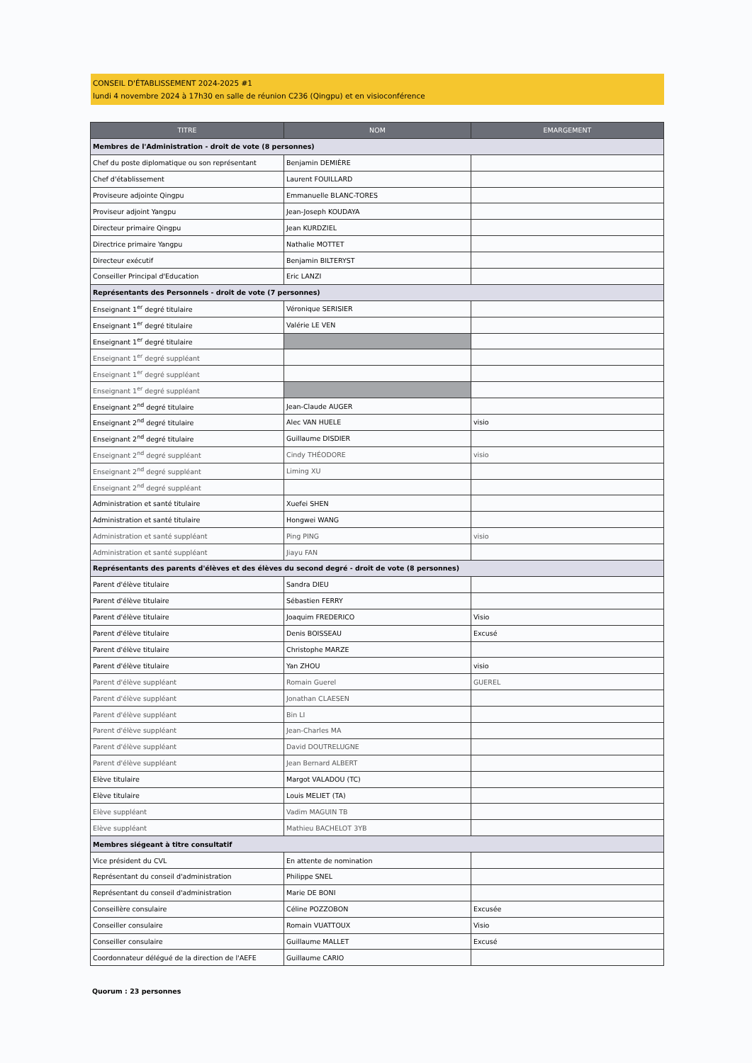CONSEIL D'ÉTABLISSEMENT 2024-2025 #1
lundi 4 novembre 2024 à 17h30 en salle de réunion C236 (Qingpu) et en visioconférence
| TITRE | NOM | EMARGEMENT |
| --- | --- | --- |
| Membres de l'Administration - droit de vote (8 personnes) | | |
| Chef du poste diplomatique ou son représentant | Benjamin DEMIÈRE | |
| Chef d'établissement | Laurent FOUILLARD | |
| Proviseure adjointe Qingpu | Emmanuelle BLANC-TORES | |
| Proviseur adjoint Yangpu | Jean-Joseph KOUDAYA | |
| Directeur primaire Qingpu | Jean KURDZIEL | |
| Directrice primaire Yangpu | Nathalie MOTTET | |
| Directeur exécutif | Benjamin BILTERYST | |
| Conseiller Principal d'Education | Eric LANZI | |
| Représentants des Personnels - droit de vote (7 personnes) | | |
| Enseignant 1<sup>er</sup> degré titulaire | Véronique SERISIER | |
| Enseignant 1<sup>er</sup> degré titulaire | Valérie LE VEN | |
| Enseignant 1<sup>er</sup> degré titulaire | | |
| Enseignant 1<sup>er</sup> degré suppléant | | |
| Enseignant 1<sup>er</sup> degré suppléant | | |
| Enseignant 1<sup>er</sup> degré suppléant | | |
| Enseignant 2<sup>nd</sup> degré titulaire | Jean-Claude AUGER | |
| Enseignant 2<sup>nd</sup> degré titulaire | Alec VAN HUELE | visio |
| Enseignant 2<sup>nd</sup> degré titulaire | Guillaume DISDIER | |
| Enseignant 2<sup>nd</sup> degré suppléant | Cindy THÉODORE | visio |
| Enseignant 2<sup>nd</sup> degré suppléant | Liming XU | |
| Enseignant 2<sup>nd</sup> degré suppléant | | |
| Administration et santé titulaire | Xuefei SHEN | |
| Administration et santé titulaire | Hongwei WANG | |
| Administration et santé suppléant | Ping PING | visio |
| Administration et santé suppléant | Jiayu FAN | |
| Représentants des parents d'élèves et des élèves du second degré - droit de vote (8 personnes) | | |
| Parent d'élève titulaire | Sandra DIEU | |
| Parent d'élève titulaire | Sébastien FERRY | |
| Parent d'élève titulaire | Joaquim FREDERICO | Visio |
| Parent d'élève titulaire | Denis BOISSEAU | Excusé |
| Parent d'élève titulaire | Christophe MARZE | |
| Parent d'élève titulaire | Yan ZHOU | visio |
| Parent d'élève suppléant | Romain Guerel | GUEREL |
| Parent d'élève suppléant | Jonathan CLAESEN | |
| Parent d'élève suppléant | Bin LI | |
| Parent d'élève suppléant | Jean-Charles MA | |
| Parent d'élève suppléant | David DOUTRELUGNE | |
| Parent d'élève suppléant | Jean Bernard ALBERT | |
| Elève titulaire | Margot VALADOU (TC) | |
| Elève titulaire | Louis MELIET (TA) | |
| Elève suppléant | Vadim MAGUIN TB | |
| Elève suppléant | Mathieu BACHELOT 3YB | |
| Membres siégeant à titre consultatif | | |
| Vice président du CVL | En attente de nomination | |
| Représentant du conseil d'administration | Philippe SNEL | |
| Représentant du conseil d'administration | Marie DE BONI | |
| Conseillère consulaire | Céline POZZOBON | Excusée |
| Conseiller consulaire | Romain VUATTOUX | Visio |
| Conseiller consulaire | Guillaume MALLET | Excusé |
| Coordonnateur délégué de la direction de l'AEFE | Guillaume CARIO | |
Quorum : 23 personnes